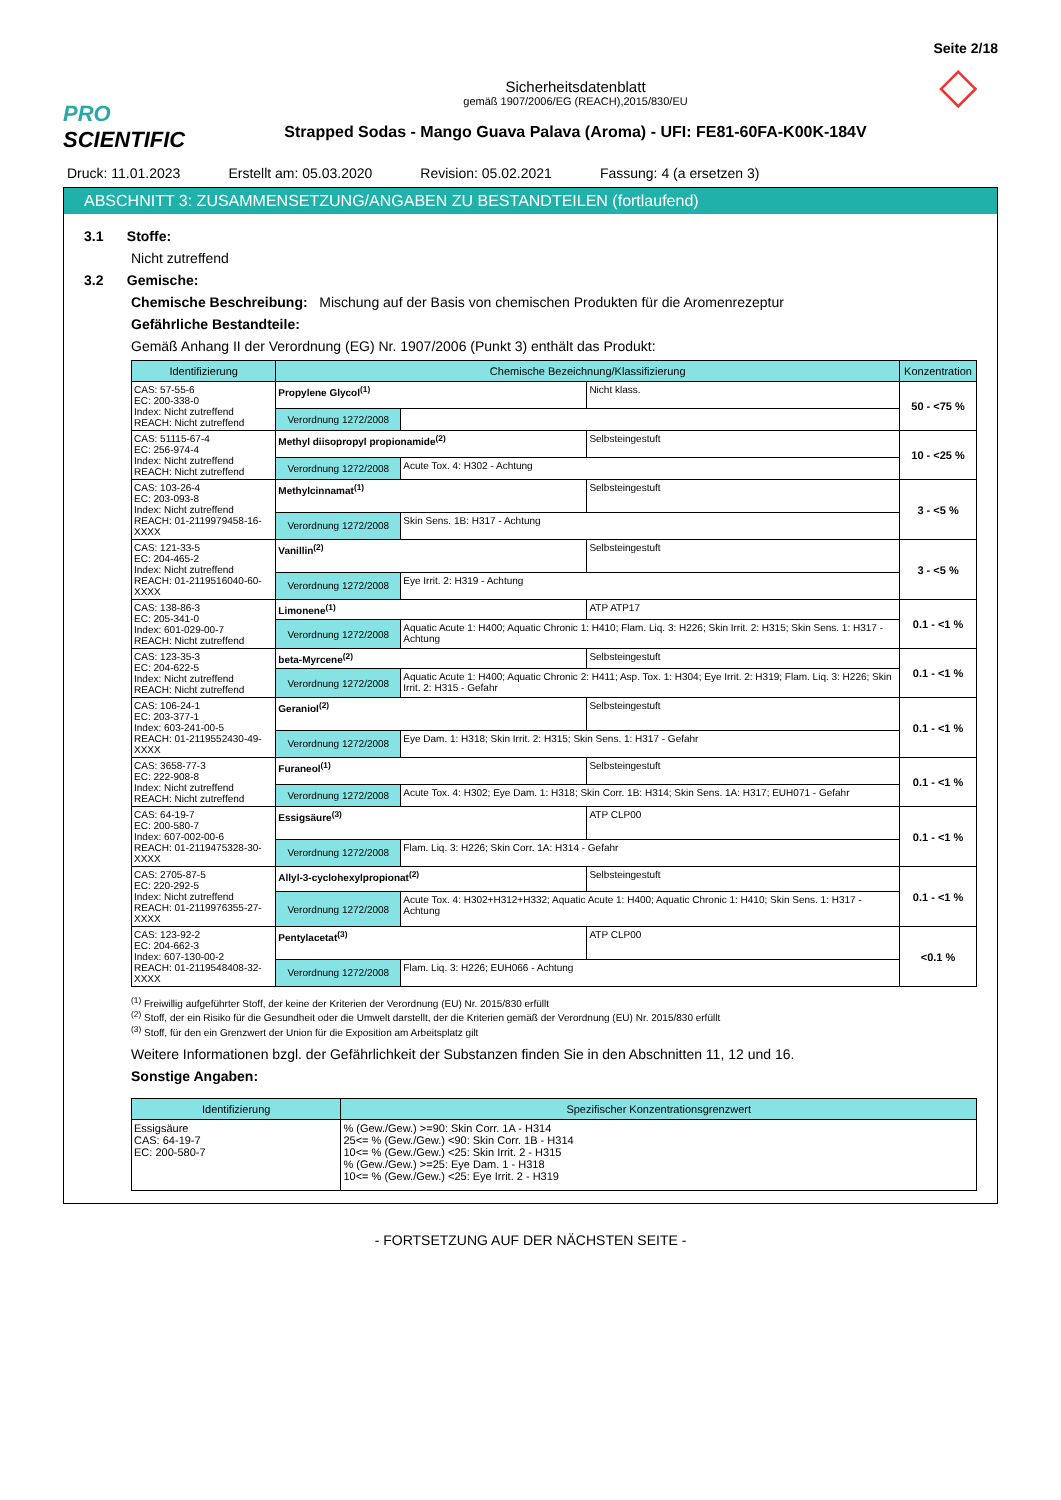Seite 2/18
PRO SCIENTIFIC
Sicherheitsdatenblatt
gemäß 1907/2006/EG (REACH),2015/830/EU
Strapped Sodas - Mango Guava Palava (Aroma) - UFI: FE81-60FA-K00K-184V
◇
Druck: 11.01.2023 Erstellt am: 05.03.2020 Revision: 05.02.2021 Fassung: 4 (a ersetzen 3)
ABSCHNITT 3: ZUSAMMENSETZUNG/ANGABEN ZU BESTANDTEILEN (fortlaufend)
3.1 Stoffe:
Nicht zutreffend
3.2 Gemische:
Chemische Beschreibung: Mischung auf der Basis von chemischen Produkten für die Aromenrezeptur
Gefährliche Bestandteile:
Gemäß Anhang II der Verordnung (EG) Nr. 1907/2006 (Punkt 3) enthält das Produkt:
| Identifizierung | Chemische Bezeichnung/Klassifizierung | | | Konzentration |
| --- | --- | --- | --- | --- |
| CAS: 57-55-6 EC: 200-338-0 Index: Nicht zutreffend REACH: Nicht zutreffend | Propylene Glycol<sup>(1)</sup> | | Nicht klass. | 50 - <75 % |
| | Verordnung 1272/2008 | | | |
| CAS: 51115-67-4 EC: 256-974-4 Index: Nicht zutreffend REACH: Nicht zutreffend | Methyl diisopropyl propionamide<sup>(2)</sup> | | Selbsteingestuft | 10 - <25 % |
| | Verordnung 1272/2008 | Acute Tox. 4: H302 - Achtung | | |
| CAS: 103-26-4 EC: 203-093-8 Index: Nicht zutreffend REACH: 01-2119979458-16-XXXX | Methylcinnamat<sup>(1)</sup> | | Selbsteingestuft | 3 - <5 % |
| | Verordnung 1272/2008 | Skin Sens. 1B: H317 - Achtung | | |
| CAS: 121-33-5 EC: 204-465-2 Index: Nicht zutreffend REACH: 01-2119516040-60-XXXX | Vanillin<sup>(2)</sup> | | Selbsteingestuft | 3 - <5 % |
| | Verordnung 1272/2008 | Eye Irrit. 2: H319 - Achtung | | |
| CAS: 138-86-3 EC: 205-341-0 Index: 601-029-00-7 REACH: Nicht zutreffend | Limonene<sup>(1)</sup> | | ATP ATP17 | 0.1 - <1 % |
| | Verordnung 1272/2008 | Aquatic Acute 1: H400; Aquatic Chronic 1: H410; Flam. Liq. 3: H226; Skin Irrit. 2: H315; Skin Sens. 1: H317 - Achtung | | |
| CAS: 123-35-3 EC: 204-622-5 Index: Nicht zutreffend REACH: Nicht zutreffend | beta-Myrcene<sup>(2)</sup> | | Selbsteingestuft | 0.1 - <1 % |
| | Verordnung 1272/2008 | Aquatic Acute 1: H400; Aquatic Chronic 2: H411; Asp. Tox. 1: H304; Eye Irrit. 2: H319; Flam. Liq. 3: H226; Skin Irrit. 2: H315 - Gefahr | | |
| CAS: 106-24-1 EC: 203-377-1 Index: 603-241-00-5 REACH: 01-2119552430-49-XXXX | Geraniol<sup>(2)</sup> | | Selbsteingestuft | 0.1 - <1 % |
| | Verordnung 1272/2008 | Eye Dam. 1: H318; Skin Irrit. 2: H315; Skin Sens. 1: H317 - Gefahr | | |
| CAS: 3658-77-3 EC: 222-908-8 Index: Nicht zutreffend REACH: Nicht zutreffend | Furaneol<sup>(1)</sup> | | Selbsteingestuft | 0.1 - <1 % |
| | Verordnung 1272/2008 | Acute Tox. 4: H302; Eye Dam. 1: H318; Skin Corr. 1B: H314; Skin Sens. 1A: H317; EUH071 - Gefahr | | |
| CAS: 64-19-7 EC: 200-580-7 Index: 607-002-00-6 REACH: 01-2119475328-30-XXXX | Essigsäure<sup>(3)</sup> | | ATP CLP00 | 0.1 - <1 % |
| | Verordnung 1272/2008 | Flam. Liq. 3: H226; Skin Corr. 1A: H314 - Gefahr | | |
| CAS: 2705-87-5 EC: 220-292-5 Index: Nicht zutreffend REACH: 01-2119976355-27-XXXX | Allyl-3-cyclohexylpropionat<sup>(2)</sup> | | Selbsteingestuft | 0.1 - <1 % |
| | Verordnung 1272/2008 | Acute Tox. 4: H302+H312+H332; Aquatic Acute 1: H400; Aquatic Chronic 1: H410; Skin Sens. 1: H317 - Achtung | | |
| CAS: 123-92-2 EC: 204-662-3 Index: 607-130-00-2 REACH: 01-2119548408-32-XXXX | Pentylacetat<sup>(3)</sup> | | ATP CLP00 | <0.1 % |
| | Verordnung 1272/2008 | Flam. Liq. 3: H226; EUH066 - Achtung | | |
<sup>(1)</sup> Freiwillig aufgeführter Stoff, der keine der Kriterien der Verordnung (EU) Nr. 2015/830 erfüllt
<sup>(2)</sup> Stoff, der ein Risiko für die Gesundheit oder die Umwelt darstellt, der die Kriterien gemäß der Verordnung (EU) Nr. 2015/830 erfüllt
<sup>(3)</sup> Stoff, für den ein Grenzwert der Union für die Exposition am Arbeitsplatz gilt
Weitere Informationen bzgl. der Gefährlichkeit der Substanzen finden Sie in den Abschnitten 11, 12 und 16.
Sonstige Angaben:
| Identifizierung | Spezifischer Konzentrationsgrenzwert |
| --- | --- |
| Essigsäure CAS: 64-19-7 EC: 200-580-7 | % (Gew./Gew.) >=90: Skin Corr. 1A - H314 25<= % (Gew./Gew.) <90: Skin Corr. 1B - H314 10<= % (Gew./Gew.) <25: Skin Irrit. 2 - H315 % (Gew./Gew.) >=25: Eye Dam. 1 - H318 10<= % (Gew./Gew.) <25: Eye Irrit. 2 - H319 |
- FORTSETZUNG AUF DER NÄCHSTEN SEITE -